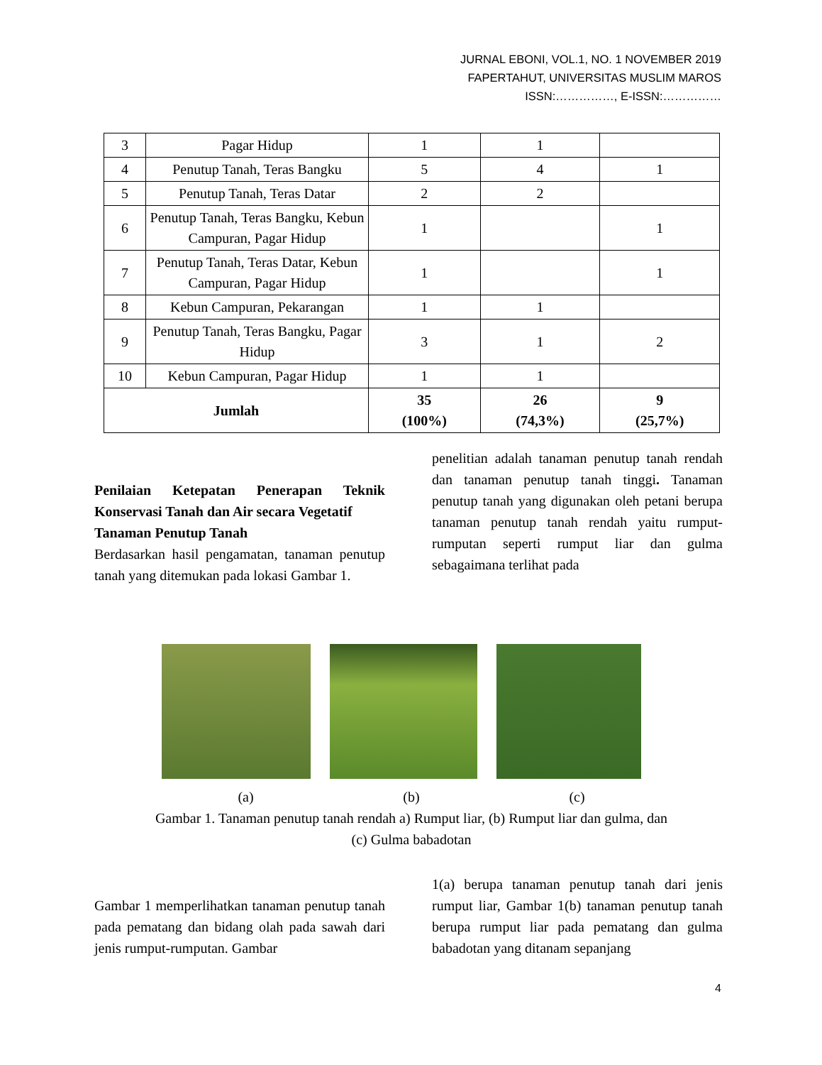JURNAL EBONI, VOL.1, NO. 1 NOVEMBER 2019
FAPERTAHUT, UNIVERSITAS MUSLIM MAROS
ISSN:……………, E-ISSN:……………
| 3 | Pagar Hidup | 1 | 1 | |
| 4 | Penutup Tanah, Teras Bangku | 5 | 4 | 1 |
| 5 | Penutup Tanah, Teras Datar | 2 | 2 | |
| 6 | Penutup Tanah, Teras Bangku, Kebun Campuran, Pagar Hidup | 1 | | 1 |
| 7 | Penutup Tanah, Teras Datar, Kebun Campuran, Pagar Hidup | 1 | | 1 |
| 8 | Kebun Campuran, Pekarangan | 1 | 1 | |
| 9 | Penutup Tanah, Teras Bangku, Pagar Hidup | 3 | 1 | 2 |
| 10 | Kebun Campuran, Pagar Hidup | 1 | 1 | |
| Jumlah | | 35 (100%) | 26 (74,3%) | 9 (25,7%) |
Penilaian Ketepatan Penerapan Teknik Konservasi Tanah dan Air secara Vegetatif
Tanaman Penutup Tanah
Berdasarkan hasil pengamatan, tanaman penutup tanah yang ditemukan pada lokasi Gambar 1.
penelitian adalah tanaman penutup tanah rendah dan tanaman penutup tanah tinggi. Tanaman penutup tanah yang digunakan oleh petani berupa tanaman penutup tanah rendah yaitu rumput-rumputan seperti rumput liar dan gulma sebagaimana terlihat pada
(a) (b) (c)
Gambar 1. Tanaman penutup tanah rendah a) Rumput liar, (b) Rumput liar dan gulma, dan
(c) Gulma babadotan
Gambar 1 memperlihatkan tanaman penutup tanah pada pematang dan bidang olah pada sawah dari jenis rumput-rumputan. Gambar
1(a) berupa tanaman penutup tanah dari jenis rumput liar, Gambar 1(b) tanaman penutup tanah berupa rumput liar pada pematang dan gulma babadotan yang ditanam sepanjang
4